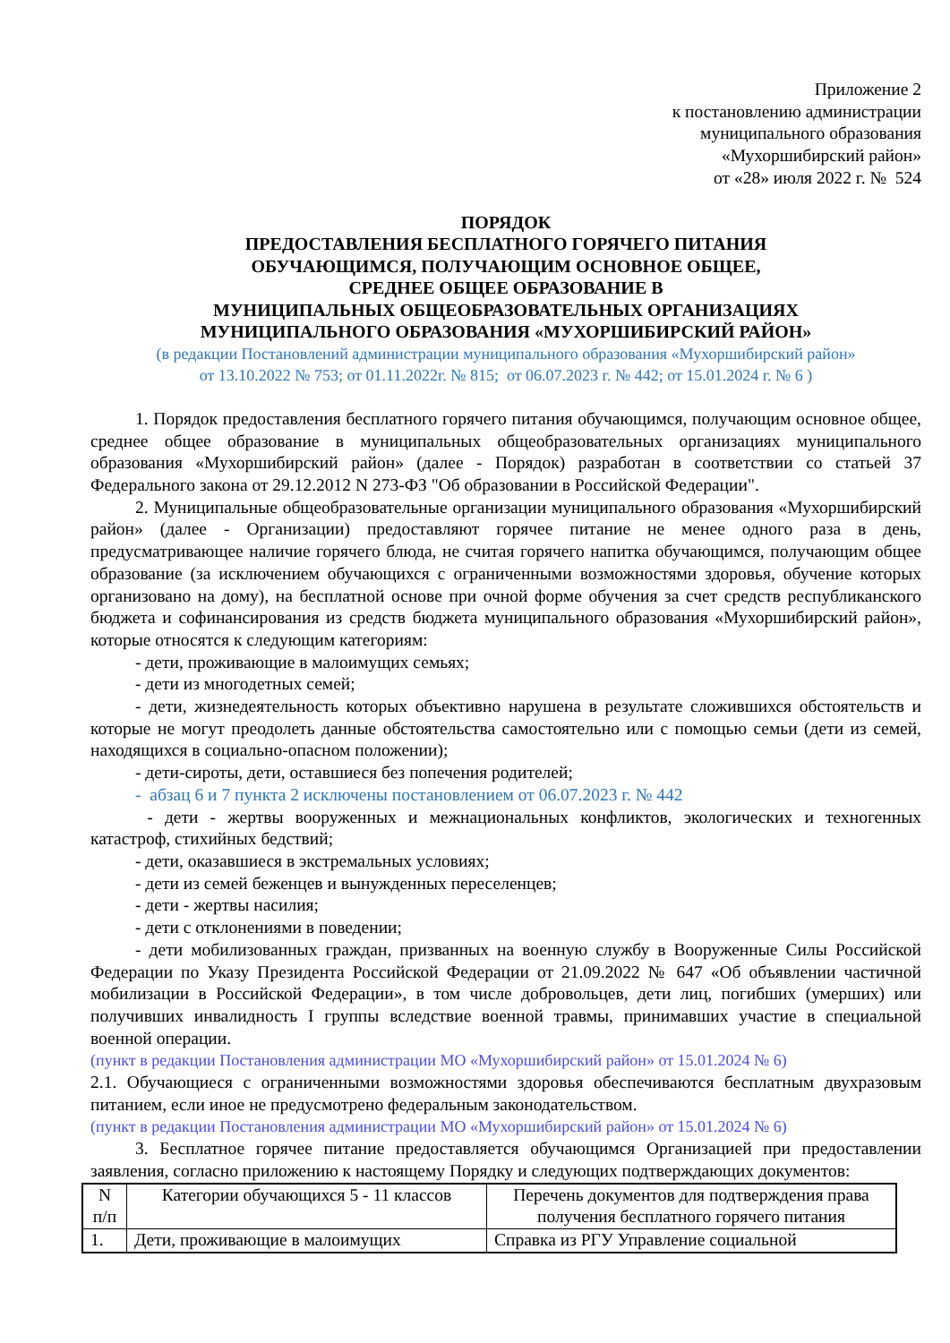Приложение 2
к постановлению администрации
муниципального образования
«Мухоршибирский район»
от «28» июля 2022 г. № 524
ПОРЯДОК
ПРЕДОСТАВЛЕНИЯ БЕСПЛАТНОГО ГОРЯЧЕГО ПИТАНИЯ
ОБУЧАЮЩИМСЯ, ПОЛУЧАЮЩИМ ОСНОВНОЕ ОБЩЕЕ,
СРЕДНЕЕ ОБЩЕЕ ОБРАЗОВАНИЕ В
МУНИЦИПАЛЬНЫХ ОБЩЕОБРАЗОВАТЕЛЬНЫХ ОРГАНИЗАЦИЯХ
МУНИЦИПАЛЬНОГО ОБРАЗОВАНИЯ «МУХОРШИБИРСКИЙ РАЙОН»
(в редакции Постановлений администрации муниципального образования «Мухоршибирский район»
от 13.10.2022 № 753; от 01.11.2022г. № 815; от 06.07.2023 г. № 442; от 15.01.2024 г. № 6 )
1. Порядок предоставления бесплатного горячего питания обучающимся, получающим основное общее, среднее общее образование в муниципальных общеобразовательных организациях муниципального образования «Мухоршибирский район» (далее - Порядок) разработан в соответствии со статьей 37 Федерального закона от 29.12.2012 N 273-ФЗ "Об образовании в Российской Федерации".
2. Муниципальные общеобразовательные организации муниципального образования «Мухоршибирский район» (далее - Организации) предоставляют горячее питание не менее одного раза в день, предусматривающее наличие горячего блюда, не считая горячего напитка обучающимся, получающим общее образование (за исключением обучающихся с ограниченными возможностями здоровья, обучение которых организовано на дому), на бесплатной основе при очной форме обучения за счет средств республиканского бюджета и софинансирования из средств бюджета муниципального образования «Мухоршибирский район», которые относятся к следующим категориям:
- дети, проживающие в малоимущих семьях;
- дети из многодетных семей;
- дети, жизнедеятельность которых объективно нарушена в результате сложившихся обстоятельств и которые не могут преодолеть данные обстоятельства самостоятельно или с помощью семьи (дети из семей, находящихся в социально-опасном положении);
- дети-сироты, дети, оставшиеся без попечения родителей;
- абзац 6 и 7 пункта 2 исключены постановлением от 06.07.2023 г. № 442
- дети - жертвы вооруженных и межнациональных конфликтов, экологических и техногенных катастроф, стихийных бедствий;
- дети, оказавшиеся в экстремальных условиях;
- дети из семей беженцев и вынужденных переселенцев;
- дети - жертвы насилия;
- дети с отклонениями в поведении;
- дети мобилизованных граждан, призванных на военную службу в Вооруженные Силы Российской Федерации по Указу Президента Российской Федерации от 21.09.2022 № 647 «Об объявлении частичной мобилизации в Российской Федерации», в том числе добровольцев, дети лиц, погибших (умерших) или получивших инвалидность I группы вследствие военной травмы, принимавших участие в специальной военной операции.
(пункт в редакции Постановления администрации МО «Мухоршибирский район» от 15.01.2024 № 6)
2.1. Обучающиеся с ограниченными возможностями здоровья обеспечиваются бесплатным двухразовым питанием, если иное не предусмотрено федеральным законодательством.
(пункт в редакции Постановления администрации МО «Мухоршибирский район» от 15.01.2024 № 6)
3. Бесплатное горячее питание предоставляется обучающимся Организацией при предоставлении заявления, согласно приложению к настоящему Порядку и следующих подтверждающих документов:
| N п/п | Категории обучающихся 5 - 11 классов | Перечень документов для подтверждения права получения бесплатного горячего питания |
| 1. | Дети, проживающие в малоимущих | Справка из РГУ Управление социальной |